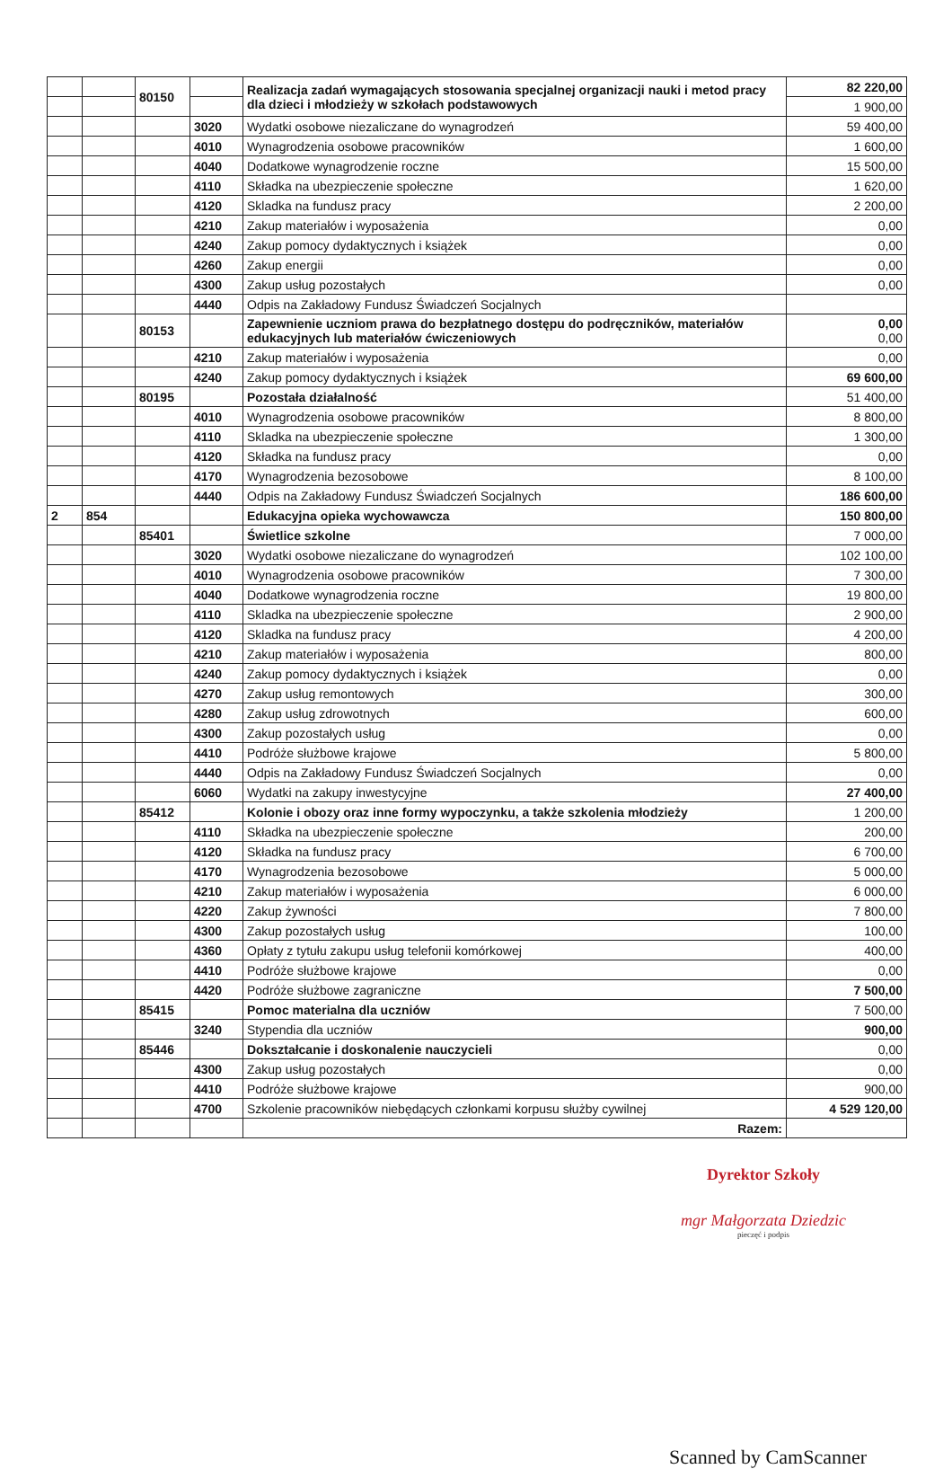| | | 80150 | | Realizacja zadań wymagających stosowania specjalnej organizacji nauki i metod pracy dla dzieci i młodzieży w szkołach podstawowych | 82 220,00 |
| | | | | | 1 900,00 |
| | | | 3020 | Wydatki osobowe niezaliczane do wynagrodzeń | 59 400,00 |
| | | | 4010 | Wynagrodzenia osobowe pracowników | 1 600,00 |
| | | | 4040 | Dodatkowe wynagrodzenie roczne | 15 500,00 |
| | | | 4110 | Składka na ubezpieczenie społeczne | 1 620,00 |
| | | | 4120 | Skladka na fundusz pracy | 2 200,00 |
| | | | 4210 | Zakup materiałów i wyposażenia | 0,00 |
| | | | 4240 | Zakup pomocy dydaktycznych i książek | 0,00 |
| | | | 4260 | Zakup energii | 0,00 |
| | | | 4300 | Zakup usług pozostałych | 0,00 |
| | | | 4440 | Odpis na Zakładowy Fundusz Świadczeń Socjalnych | |
| | | 80153 | | Zapewnienie uczniom prawa do bezpłatnego dostępu do podręczników, materiałów edukacyjnych lub materiałów ćwiczeniowych | 0,00 0,00 |
| | | | 4210 | Zakup materiałów i wyposażenia | 0,00 |
| | | | 4240 | Zakup pomocy dydaktycznych i książek | 69 600,00 |
| | | 80195 | | Pozostała działalność | 51 400,00 |
| | | | 4010 | Wynagrodzenia osobowe pracowników | 8 800,00 |
| | | | 4110 | Skladka na ubezpieczenie społeczne | 1 300,00 |
| | | | 4120 | Składka na fundusz pracy | 0,00 |
| | | | 4170 | Wynagrodzenia bezosobowe | 8 100,00 |
| | | | 4440 | Odpis na Zakładowy Fundusz Świadczeń Socjalnych | 186 600,00 |
| 2 | 854 | | | Edukacyjna opieka wychowawcza | 150 800,00 |
| | | 85401 | | Świetlice szkolne | 7 000,00 |
| | | | 3020 | Wydatki osobowe niezaliczane do wynagrodzeń | 102 100,00 |
| | | | 4010 | Wynagrodzenia osobowe pracowników | 7 300,00 |
| | | | 4040 | Dodatkowe wynagrodzenia roczne | 19 800,00 |
| | | | 4110 | Skladka na ubezpieczenie społeczne | 2 900,00 |
| | | | 4120 | Skladka na fundusz pracy | 4 200,00 |
| | | | 4210 | Zakup materiałów i wyposażenia | 800,00 |
| | | | 4240 | Zakup pomocy dydaktycznych i książek | 0,00 |
| | | | 4270 | Zakup usług remontowych | 300,00 |
| | | | 4280 | Zakup usług zdrowotnych | 600,00 |
| | | | 4300 | Zakup pozostałych usług | 0,00 |
| | | | 4410 | Podróże służbowe krajowe | 5 800,00 |
| | | | 4440 | Odpis na Zakładowy Fundusz Świadczeń Socjalnych | 0,00 |
| | | | 6060 | Wydatki na zakupy inwestycyjne | 27 400,00 |
| | | 85412 | | Kolonie i obozy oraz inne formy wypoczynku, a także szkolenia młodzieży | 1 200,00 |
| | | | 4110 | Składka na ubezpieczenie społeczne | 200,00 |
| | | | 4120 | Składka na fundusz pracy | 6 700,00 |
| | | | 4170 | Wynagrodzenia bezosobowe | 5 000,00 |
| | | | 4210 | Zakup materiałów i wyposażenia | 6 000,00 |
| | | | 4220 | Zakup żywności | 7 800,00 |
| | | | 4300 | Zakup pozostałych usług | 100,00 |
| | | | 4360 | Opłaty z tytułu zakupu usług telefonii komórkowej | 400,00 |
| | | | 4410 | Podróże służbowe krajowe | 0,00 |
| | | | 4420 | Podróże służbowe zagraniczne | 7 500,00 |
| | | 85415 | | Pomoc materialna dla uczniów | 7 500,00 |
| | | | 3240 | Stypendia dla uczniów | 900,00 |
| | | 85446 | | Dokształcanie i doskonalenie nauczycieli | 0,00 |
| | | | 4300 | Zakup usług pozostałych | 0,00 |
| | | | 4410 | Podróże służbowe krajowe | 900,00 |
| | | | 4700 | Szkolenie pracowników niebędących członkami korpusu służby cywilnej | 4 529 120,00 |
| | | | | Razem: | |
Dyrektor Szkoły
mgr Małgorzata Dziedzic
pieczęć i podpis
Scanned by CamScanner